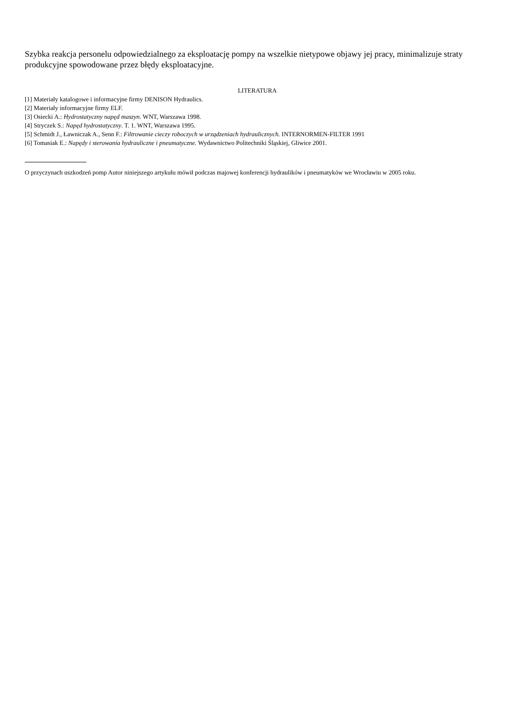Szybka reakcja personelu odpowiedzialnego za eksploatację pompy na wszelkie nietypowe objawy jej pracy, minimalizuje straty produkcyjne spowodowane przez błędy eksploatacyjne.
LITERATURA
[1] Materiały katalogowe i informacyjne firmy DENISON Hydraulics.
[2] Materiały informacyjne firmy ELF.
[3] Osiecki A.: Hydrostatyczny napęd maszyn. WNT, Warszawa 1998.
[4] Stryczek S.: Napęd hydrostatyczny. T. 1. WNT, Warszawa 1995.
[5] Schmidt J., Ławniczak A., Senn F.: Filtrowanie cieczy roboczych w urządzeniach hydraulicznych. INTERNORMEN-FILTER 1991
[6] Tomasiak E.: Napędy i sterowania hydrauliczne i pneumatyczne. Wydawnictwo Politechniki Śląskiej, Gliwice 2001.
O przyczynach uszkodzeń pomp Autor niniejszego artykułu mówił podczas majowej konferencji hydraulików i pneumatyków we Wrocławiu w 2005 roku.